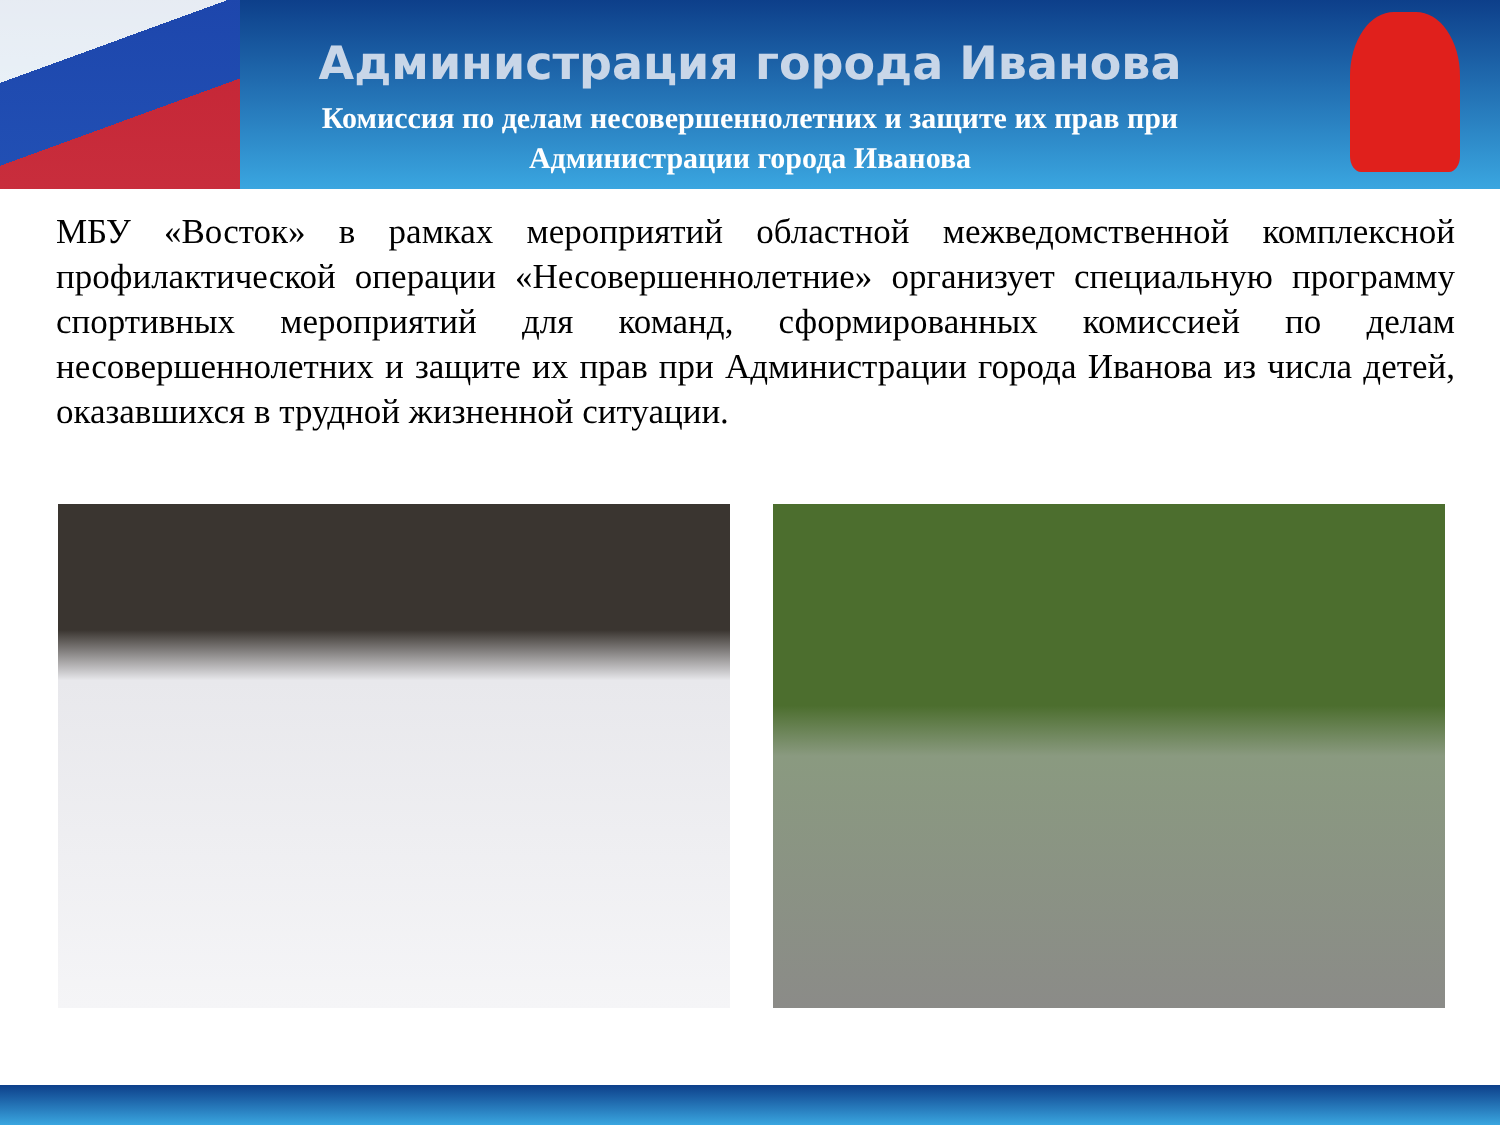Администрация города Иванова
Комиссия по делам несовершеннолетних и защите их прав при Администрации города Иванова
МБУ «Восток» в рамках мероприятий областной межведомственной комплексной профилактической операции «Несовершеннолетние» организует специальную программу спортивных мероприятий для команд, сформированных комиссией по делам несовершеннолетних и защите их прав при Администрации города Иванова из числа детей, оказавшихся в трудной жизненной ситуации.